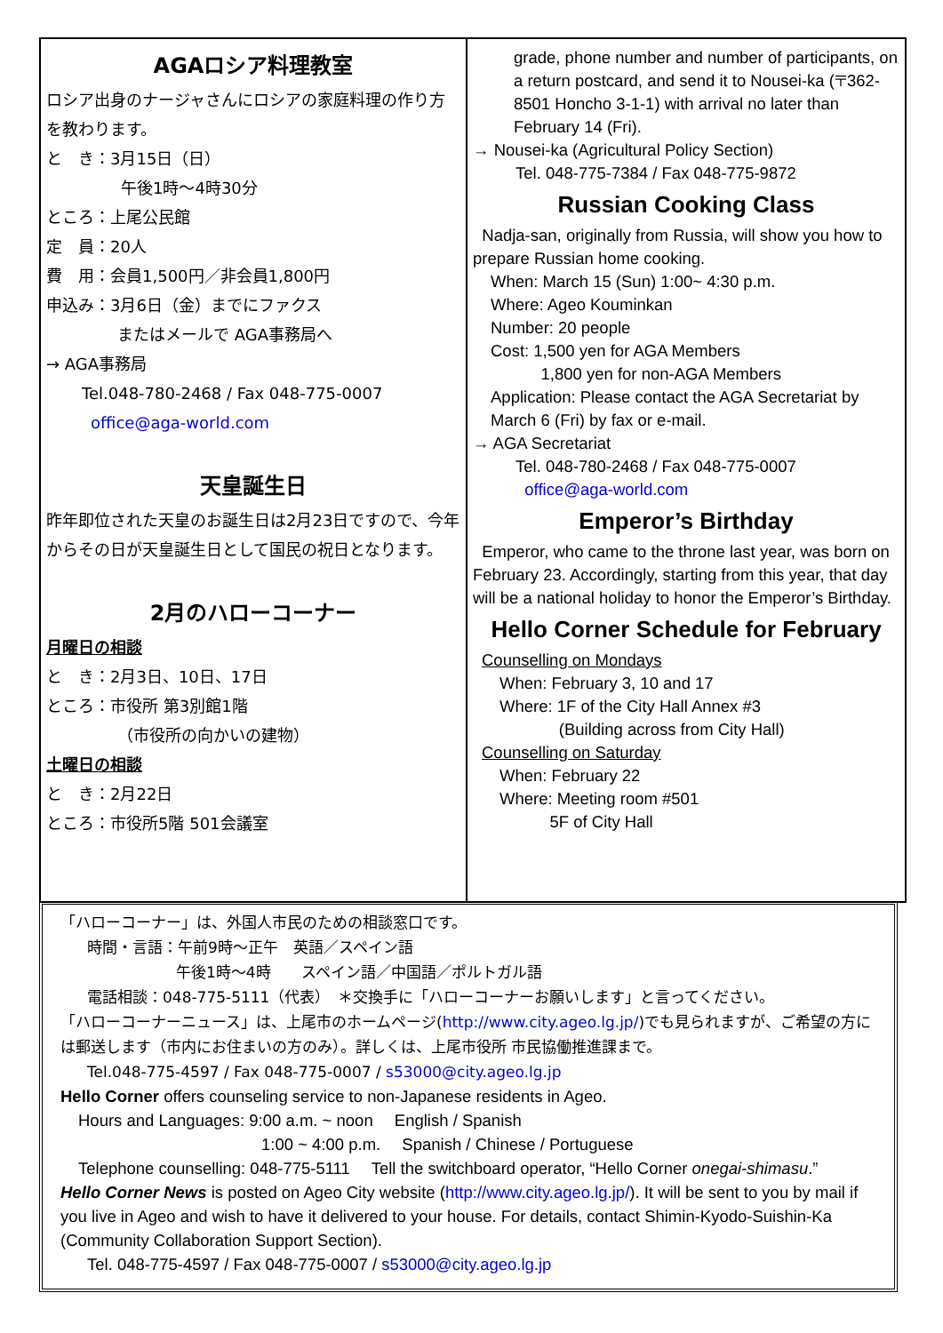AGAロシア料理教室
ロシア出身のナージャさんにロシアの家庭料理の作り方を教わります。
と　き：3月15日（日）
午後1時～4時30分
ところ：上尾公民館
定　員：20人
費　用：会員1,500円／非会員1,800円
申込み：3月6日（金）までにファクス
またはメールで AGA事務局へ
→ AGA事務局
Tel.048-780-2468 / Fax 048-775-0007
office@aga-world.com
天皇誕生日
昨年即位された天皇のお誕生日は2月23日ですので、今年からその日が天皇誕生日として国民の祝日となります。
2月のハローコーナー
月曜日の相談
と　き：2月3日、10日、17日
ところ：市役所 第3別館1階
（市役所の向かいの建物）
土曜日の相談
と　き：2月22日
ところ：市役所5階 501会議室
grade, phone number and number of participants, on a return postcard, and send it to Nousei-ka (〒362-8501 Honcho 3-1-1) with arrival no later than February 14 (Fri).
→ Nousei-ka (Agricultural Policy Section)
Tel. 048-775-7384 / Fax 048-775-9872
Russian Cooking Class
Nadja-san, originally from Russia, will show you how to prepare Russian home cooking.
When: March 15 (Sun) 1:00~ 4:30 p.m.
Where: Ageo Kouminkan
Number: 20 people
Cost: 1,500 yen for AGA Members
1,800 yen for non-AGA Members
Application: Please contact the AGA Secretariat by March 6 (Fri) by fax or e-mail.
→ AGA Secretariat
Tel. 048-780-2468 / Fax 048-775-0007
office@aga-world.com
Emperor’s Birthday
Emperor, who came to the throne last year, was born on February 23. Accordingly, starting from this year, that day will be a national holiday to honor the Emperor’s Birthday.
Hello Corner Schedule for February
Counselling on Mondays
When: February 3, 10 and 17
Where: 1F of the City Hall Annex #3
(Building across from City Hall)
Counselling on Saturday
When: February 22
Where: Meeting room #501
5F of City Hall
「ハローコーナー」は、外国人市民のための相談窓口です。
時間・言語：午前9時～正午　英語／スペイン語
午後1時～4時　　スペイン語／中国語／ポルトガル語
電話相談：048-775-5111（代表）　＊交換手に「ハローコーナーお願いします」と言ってください。
「ハローコーナーニュース」は、上尾市のホームページ(http://www.city.ageo.lg.jp/)でも見られますが、ご希望の方には郵送します（市内にお住まいの方のみ）。詳しくは、上尾市役所 市民協働推進課まで。
Tel.048-775-4597 / Fax 048-775-0007 / s53000@city.ageo.lg.jp
Hello Corner offers counseling service to non-Japanese residents in Ageo.
Hours and Languages: 9:00 a.m. ~ noon　 English / Spanish
1:00 ~ 4:00 p.m.　 Spanish / Chinese / Portuguese
Telephone counselling: 048-775-5111　 Tell the switchboard operator, “Hello Corner onegai-shimasu.”
Hello Corner News is posted on Ageo City website (http://www.city.ageo.lg.jp/). It will be sent to you by mail if you live in Ageo and wish to have it delivered to your house. For details, contact Shimin-Kyodo-Suishin-Ka (Community Collaboration Support Section).
Tel. 048-775-4597 / Fax 048-775-0007 / s53000@city.ageo.lg.jp